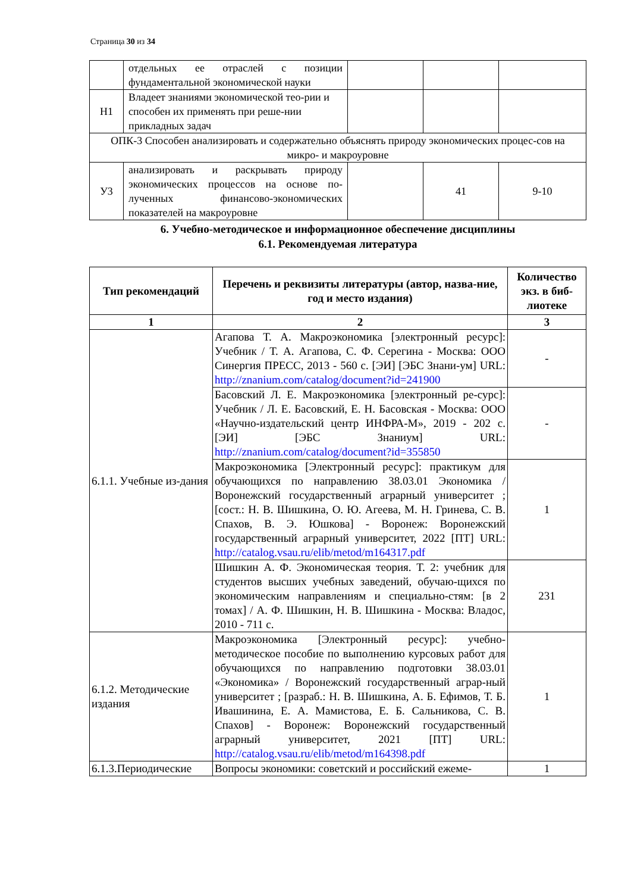Страница 30 из 34
| | отдельных ее отраслей с позиции фундаментальной экономической науки | | | |
| Н1 | Владеет знаниями экономической тео-рии и способен их применять при реше-нии прикладных задач | | | |
| ОПК-3 Способен анализировать и содержательно объяснять природу экономических процес-сов на микро- и макроуровне | | | | |
| У3 | анализировать и раскрывать природу экономических процессов на основе по-лученных финансово-экономических показателей на макроуровне | | 41 | 9-10 |
6. Учебно-методическое и информационное обеспечение дисциплины
6.1. Рекомендуемая литература
| Тип рекомендаций | Перечень и реквизиты литературы (автор, назва-ние, год и место издания) | Количество экз. в биб-лиотеке |
| --- | --- | --- |
| 1 | 2 | 3 |
| 6.1.1. Учебные из-дания | Агапова Т. А. Макроэкономика [электронный ресурс]: Учебник / Т. А. Агапова, С. Ф. Серегина - Москва: ООО Синергия ПРЕСС, 2013 - 560 с. [ЭИ] [ЭБС Знани-ум] URL: http://znanium.com/catalog/document?id=241900 | - |
| | Басовский Л. Е. Макроэкономика [электронный ре-сурс]: Учебник / Л. Е. Басовский, Е. Н. Басовская - Москва: ООО «Научно-издательский центр ИНФРА-М», 2019 - 202 с. [ЭИ] [ЭБС Знаниум] URL: http://znanium.com/catalog/document?id=355850 | - |
| | Макроэкономика [Электронный ресурс]: практикум для обучающихся по направлению 38.03.01 Экономика / Воронежский государственный аграрный университет ; [сост.: Н. В. Шишкина, О. Ю. Агеева, М. Н. Гринева, С. В. Спахов, В. Э. Юшкова] - Воронеж: Воронежский государственный аграрный университет, 2022 [ПТ] URL: http://catalog.vsau.ru/elib/metod/m164317.pdf | 1 |
| | Шишкин А. Ф. Экономическая теория. Т. 2: учебник для студентов высших учебных заведений, обучаю-щихся по экономическим направлениям и специально-стям: [в 2 томах] / А. Ф. Шишкин, Н. В. Шишкина - Москва: Владос, 2010 - 711 с. | 231 |
| 6.1.2. Методические издания | Макроэкономика [Электронный ресурс]: учебно-методическое пособие по выполнению курсовых работ для обучающихся по направлению подготовки 38.03.01 «Экономика» / Воронежский государственный аграр-ный университет ; [разраб.: Н. В. Шишкина, А. Б. Ефимов, Т. Б. Ивашинина, Е. А. Мамистова, Е. Б. Сальникова, С. В. Спахов] - Воронеж: Воронежский государственный аграрный университет, 2021 [ПТ] URL: http://catalog.vsau.ru/elib/metod/m164398.pdf | 1 |
| 6.1.3.Периодические | Вопросы экономики: советский и российский ежеме- | 1 |